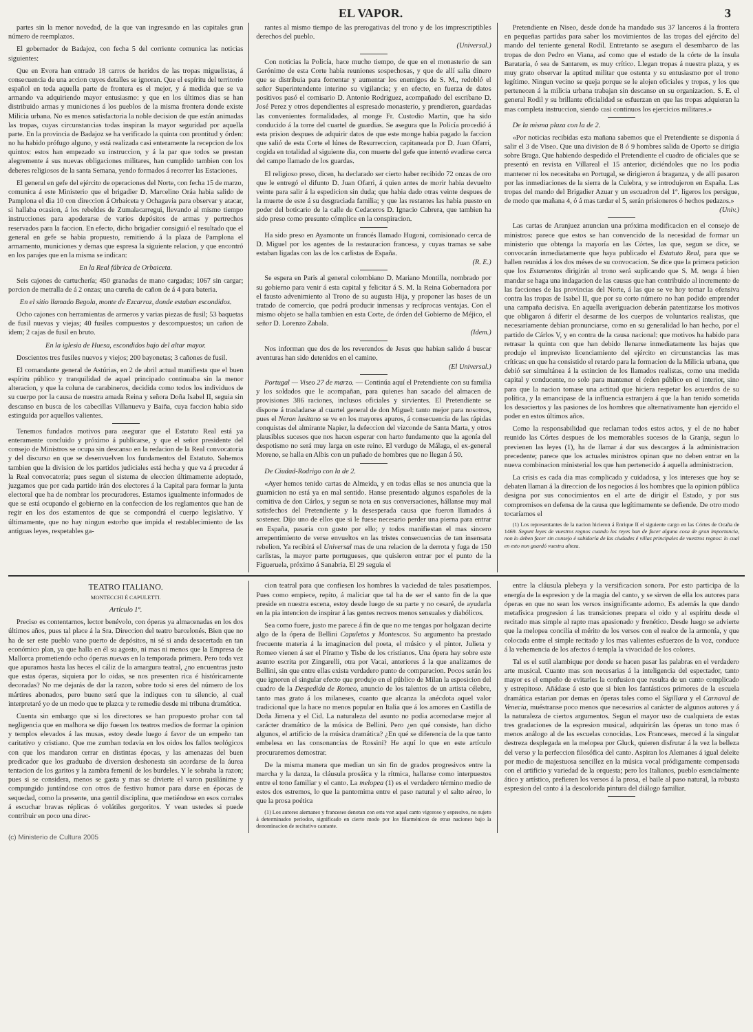EL VAPOR. 3
partes sin la menor novedad, de la que van ingresando en las capitales gran número de reemplazos.
El gobernador de Badajoz, con fecha 5 del corriente comunica las noticias siguientes:
Que en Evora han entrado 18 carros de heridos de las tropas miguelistas, á consecuencia de una accion cuyos detalles se ignoran. Que el espíritu del territorio español en toda aquella parte de frontera es el mejor, y á medida que se va armando va adquiriendo mayor entusiasmo: y que en los últimos dias se han distribuido armas y municiones á los pueblos de la misma frontera donde existe Milicia urbana. No es menos satisfactoria la noble decision de que están animadas las tropas, cuyas circunstancias todas inspiran la mayor seguridad por aquella parte. En la provincia de Badajoz se ha verificado la quinta con prontitud y órden: no ha habido prófugo alguno, y está realizada casi enteramente la recepcion de los quintos: estos han empezado su instruccion, y á la par que todos se prestan alegremente á sus nuevas obligaciones militares, han cumplido tambien con los deberes religiosos de la santa Semana, yendo formados á recorrer las Estaciones.
El general en gefe del ejército de operaciones del Norte, con fecha 15 de marzo, comunica á este Ministerio que el brigadier D. Marcelino Oráa habia salido de Pamplona el dia 10 con direccion á Orbaiceta y Ochagavia para observar y atacar, si hallaba ocasion, á los rebeldes de Zumalacarregui, llevando al mismo tiempo instrucciones para apoderarse de varios depósitos de armas y pertrechos reservados para la faccion. En efecto, dicho brigadier consiguió el resultado que el general en gefe se habia propuesto, remitiendo á la plaza de Pamplona el armamento, municiones y demas que espresa la siguiente relacion, y que encontró en los parajes que en la misma se indican:
En la Real fábrica de Orbaiceta.
Seis cajones de cartuchería; 450 granadas de mano cargadas; 1067 sin cargar; porcion de metralla de á 2 onzas; una cureña de cañon de á 4 para bateria.
En el sitio llamado Begola, monte de Ezcarroz, donde estaban escondidos.
Ocho cajones con herramientas de armeros y varias piezas de fusil; 53 baquetas de fusil nuevas y viejas; 40 fusiles compuestos y descompuestos; un cañon de idem; 2 cajas de fusil en bruto.
En la iglesia de Huesa, escondidos bajo del altar mayor.
Doscientos tres fusiles nuevos y viejos; 200 bayonetas; 3 cañones de fusil.
El comandante general de Astúrias, en 2 de abril actual manifiesta que el buen espíritu público y tranquilidad de aquel principado continuaba sin la menor alteracion, y que la coluna de carabineros, decidida como todos los individuos de su cuerpo por la causa de nuestra amada Reina y señora Doña Isabel II, seguia sin descanso en busca de los cabecillas Villanueva y Baiña, cuya faccion habia sido estinguida por aquellos valientes.
Tenemos fundados motivos para asegurar que el Estatuto Real está ya enteramente concluido y próximo á publicarse, y que el señor presidente del consejo de Ministros se ocupa sin descanso en la redacion de la Real convocatoria y del discurso en que se desenvuelven los fundamentos del Estatuto. Sabemos tambien que la division de los partidos judiciales está hecha y que va á preceder á la Real convocatoria; pues segun el sistema de eleccion últimamente adoptado, juzgamos que por cada partido irán dos electores á la Capital para formar la junta electoral que ha de nombrar los procuradores. Estamos igualmente informados de que se está ocupando el gobierno en la confeccion de los reglamentos que han de regir en los dos estamentos de que se compondrá el cuerpo legislativo. Y últimamente, que no hay ningun estorbo que impida el restablecimiento de las antiguas leyes, respetables ga-
rantes al mismo tiempo de las prerogativas del trono y de los imprescriptibles derechos del pueblo.
(Universal.)
Con noticias la Policía, hace mucho tiempo, de que en el monasterio de san Gerónimo de esta Corte habia reuniones sospechosas, y que de allí salia dinero que se distribuia para fomentar y aumentar los enemigos de S. M., redobló el señor Superintendente interino su vigilancia; y en efecto, en fuerza de datos positivos pasó el comisario D. Antonio Rodriguez, acompañado del escribano D. José Perez y otros dependientes al espresado monasterio, y prendieron, guardadas las convenientes formalidades, al monge Fr. Custodio Martin, que ha sido conducido á la torre del cuartel de guardias. Se asegura que la Policía procedió á esta prision despues de adquirir datos de que este monge habia pagado la faccion que salió de esta Corte el lúnes de Resurreccion, capitaneada por D. Juan Ofarri, cogida en totalidad al siguiente dia, con muerte del gefe que intentó evadirse cerca del campo llamado de los guardas.
El religioso preso, dicen, ha declarado ser cierto haber recibido 72 onzas de oro que le entregó el difunto D. Juan Ofarri, á quien antes de morir habia devuelto veinte para salir á la espedicion sin duda; que habia dado otras veinte despues de la muerte de este á su desgraciada familia; y que las restantes las habia puesto en poder del boticario de la calle de Cedaceros D. Ignacio Cabrera, que tambien ha sido preso como presunto cómplice en la conspiracion.
Ha sido preso en Ayamonte un francés llamado Hugoni, comisionado cerca de D. Miguel por los agentes de la restauracion francesa, y cuyas tramas se sabe estaban ligadas con las de los carlistas de España.
(R. E.)
Se espera en Paris al general colombiano D. Mariano Montilla, nombrado por su gobierno para venir á esta capital y felicitar á S. M. la Reina Gobernadora por el fausto advenimiento al Trono de su augusta Hija, y proponer las bases de un tratado de comercio, que podrá producir inmensas y recíprocas ventajas. Con el mismo objeto se halla tambien en esta Corte, de órden del Gobierno de Méjico, el señor D. Lorenzo Zabala.
(Idem.)
Nos informan que dos de los reverendos de Jesus que habian salido á buscar aventuras han sido detenidos en el camino.
(El Universal.)
Portugal — Viseo 27 de marzo. — Continúa aquí el Pretendiente con su familia y los soldados que le acompañan, para quienes han sacado del almacen de provisiones 386 raciones, inclusos oficiales y sirvientes. El Pretendiente se dispone á trasladarse al cuartel general de don Miguel: tanto mejor para nosotros, pues el Neron lusitano se ve en los mayores apuros, á consecuencia de las rápidas conquistas del almirante Napier, la defeccion del vizconde de Santa Marta, y otros plausibles sucesos que nos hacen esperar con harto fundamento que la agonía del despotismo no será muy larga en este reino. El verdugo de Málaga, el ex-general Moreno, se halla en Albis con un puñado de hombres que no llegan á 50.
De Ciudad-Rodrigo con la de 2.
«Ayer hemos tenido cartas de Almeida, y en todas ellas se nos anuncia que la guarnicion no está ya en mal sentido. Hanse presentado algunos españoles de la comitiva de don Cárlos, y segun se nota en sus conversaciones, hállanse muy mal satisfechos del Pretendiente y la desesperada causa que fueron llamados á sostener. Dijo uno de ellos que si le fuese necesario perder una pierna para entrar en España, pasaria con gusto por ello; y todos manifiestan el mas sincero arrepentimiento de verse envueltos en las tristes consecuencias de tan insensata rebelion. Ya recibirá el Universal mas de una relacion de la derrota y fuga de 150 carlistas, la mayor parte portugueses, que quisieron entrar por el punto de la Figueruela, próximo á Sanabria. El 29 seguia el
Pretendiente en Niseo, desde donde ha mandado sus 37 lanceros á la frontera en pequeñas partidas para saber los movimientos de las tropas del ejército del mando del teniente general Rodil. Entretanto se asegura el desembarco de las tropas de don Pedro en Viana, así como que el estado de la córte de la ínsula Barataria, ó sea de Santarem, es muy crítico. Llegan tropas á nuestra plaza, y es muy grato observar la aptitud militar que ostenta y su entusiasmo por el trono legítimo. Ningun vecino se queja porque se le alojen oficiales y tropas, y los que pertenecen á la milicia urbana trabajan sin descanso en su organizacion. S. E. el general Rodil y su brillante oficialidad se esfuerzan en que las tropas adquieran la mas completa instruccion, siendo casi continuos los ejercicios militares.»
De la misma plaza con la de 2.
«Por noticias recibidas esta mañana sabemos que el Pretendiente se disponia á salir el 3 de Viseo. Que una division de 8 ó 9 hombres salida de Oporto se dirigia sobre Braga. Que habiendo despedido el Pretendiente el cuadro de oficiales que se presentó en revista en Villareal el 15 anterior, diciéndoles que no los podia mantener ni los necesitaba en Portugal, se dirigieron á braganza, y de allí pasaron por las inmediaciones de la sierra de la Culebra, y se introdujeron en España. Las tropas del mando del Brigadier Azuar y un escuadron del 1º. ligeros los persigue, de modo que mañana 4, ó á mas tardar el 5, serán prisioneros ó hechos pedazos.»
(Univ.)
Las cartas de Aranjuez anuncian una próxima modificacion en el consejo de ministros: parece que estos se han convencido de la necesidad de formar un ministerio que obtenga la mayoría en las Córtes, las que, segun se dice, se convocarán inmediatamente que haya publicado el Estatuto Real, para que se hallen reunidas á los dos méses de su convocacion. Se dice que la primera peticion que los Estamentos dirigirán al trono será suplicando que S. M. tenga á bien mandar se haga una indagacion de las causas que han contribuido al incremento de las facciones de las provincias del Norte, á las que se ve hoy tomar la ofensiva contra las tropas de Isabel II, que por su corto número no han podido emprender una campaña decisiva. En aquella averiguacion deberán patentizarse los motivos que obligaron á diferir el desarme de los cuerpos de voluntarios realistas, que necesariamente debian pronunciarse, como en su generalidad lo han hecho, por el partido de Cárlos V, y en contra de la causa nacional: que motivos ha habido para retrasar la quinta con que han debido llenarse inmediatamente las bajas que produjo el imprevisto licenciamiento del ejército en circunstancias las mas críticas: en que ha consistido el retardo para la formacion de la Milicia urbana, que debió ser simultánea á la estincion de los llamados realistas, como una medida capital y conducente, no solo para mantener el órden público en el interior, sino para que la nacion tomase una actitud que hiciera respetar los acuerdos de su política, y la emancipase de la influencia estranjera á que la han tenido sometida los desaciertos y las pasiones de los hombres que alternativamente han ejercido el poder en estos últimos años.
Como la responsabilidad que reclaman todos estos actos, y el de no haber reunido las Córtes despues de los memorables sucesos de la Granja, segun lo previenen las leyes (1), ha de llamar á dar sus descargos á la administracion precedente; parece que los actuales ministros opinan que no deben entrar en la nueva combinacion ministerial los que han pertenecido á aquella administracion.
La crisis es cada dia mas complicada y cuidadosa, y los intereses que hoy se debaten llaman á la direccion de los negocios á los hombres que la opinion pública designa por sus conocimientos en el arte de dirigir el Estado, y por sus compromisos en defensa de la causa que legítimamente se defiende. De otro modo tocaríamos el
(1) Los representantes de la nacion hicieron á Enrique II el siguiente cargo en las Córtes de Ocaña de 1469. Segunt leyes de vuestros regnos cuando los reyes han de facer alguna cosa de gran importancia, non lo deben facer sin consejo é sabidoría de las ciudades é villas principales de vuestros regnos: lo cual en esto non guardó vuestra alteza.
TEATRO ITALIANO.
MONTECCHI É CAPULETTI.
Artículo 1º.
Preciso es contentarnos, lector benévolo, con óperas ya almacenadas en los dos últimos años, pues tal place á la Sra. Direccion del teatro barcelonés. Bien que no ha de ser este pueblo vano puerto de depósitos, ni sé si anda desacertada en tan económico plan, ya que halla en él su agosto, ni mas ni menos que la Empresa de Mallorca prometiendo ocho óperas nuevas en la temporada primera. Pero toda vez que apuramos hasta las heces el cáliz de la amargura teatral, ¿no encuentras justo que estas óperas, siquiera por lo oidas, se nos presenten rica é históricamente decoradas? No me dejarás de dar la razon, sobre todo si eres del número de los mártires abonados, pero bueno será que la indiques con tu silencio, al cual interpretaré yo de un modo que te plazca y te remedie desde mi tribuna dramática.
Cuenta sin embargo que si los directores se han propuesto probar con tal negligencia que en malhora se dijo fuesen los teatros medios de formar la opinion y templos elevados á las musas, estoy desde luego á favor de un empeño tan caritativo y cristiano. Que me zumban todavia en los oidos los fallos teológicos con que los mandaron cerrar en distintas épocas, y las amenazas del buen predicador que los graduaba de diversion deshonesta sin acordarse de la áurea tentacion de los garitos y la zambra femenil de los burdeles. Y le sobraba la razon; pues si se considera, menos se gasta y mas se divierte el varon pusilánime y compungido juntándose con otros de festivo humor para darse en épocas de sequedad, como la presente, una gentil disciplina, que metiéndose en esos corrales á escuchar bravas réplicas ó volátiles gorgoritos. Y vean ustedes si puede contribuir en poco una direc-
cion teatral para que confiesen los hombres la vaciedad de tales pasatiempos. Pues como empiece, repito, á maliciar que tal ha de ser el santo fin de la que preside en nuestra escena, estoy desde luego de su parte y no cesaré, de ayudarla en la pia intencion de inspirar á las gentes recreos menos sensuales y diabólicos.
Sea como fuere, justo me parece á fin de que no me tengas por holgazan decirte algo de la ópera de Bellini Capuletos y Montescos. Su argumento ha prestado frecuente materia á la imaginacion del poeta, el músico y el pintor. Julieta y Romeo vienen á ser el Píramo y Tisbe de los cristianos. Una ópera hay sobre este asunto escrita por Zingarelli, otra por Vacai, anteriores á la que analizamos de Bellini, sin que entre ellas exista verdadero punto de comparacion. Pocos serán los que ignoren el singular efecto que produjo en el público de Milan la esposicion del cuadro de la Despedida de Romeo, anuncio de los talentos de un artista célebre, tanto mas grato á los milaneses, cuanto que alcanza la anécdota aquel valor tradicional que la hace no menos popular en Italia que á los amores en Castilla de Doña Jimena y el Cid. La naturaleza del asunto no podia acomodarse mejor al carácter dramático de la música de Bellini. Pero ¿en qué consiste, han dicho algunos, el artificio de la música dramática? ¿En qué se diferencia de la que tanto embelesa en las consonancias de Rossini? He aquí lo que en este artículo procuraremos demostrar.
De la misma manera que median un sin fin de grados progresivos entre la marcha y la danza, la cláusula prosáica y la rítmica, hallanse como interpuestos entre el tono familiar y el canto. La melopea (1) es el verdadero término medio de estos dos estremos, lo que la pantomima entre el paso natural y el salto aéreo, lo que la prosa poética
(1) Los autores alemanes y franceses denotan con esta voz aquel canto vigoroso y espresivo, no sujeto á determinados periodos, significado en cierto modo por los filarménicos de otras naciones bajo la denominacion de recitativo cantante.
entre la cláusula plebeya y la versificacion sonora. Por esto participa de la energía de la espresion y de la magia del canto, y se sirven de ella los autores para óperas en que no sean los versos insignificante adorno. Es además la que dando metafísica progresion á las transiciones prepara el oido y al espíritu desde el recitado mas simple al rapto mas apasionado y frenético. Desde luego se advierte que la melopea concilia el mérito de los versos con el realce de la armonía, y que colocada entre el simple recitado y los mas valientes esfuerzos de la voz, conduce á la vehemencia de los afectos ó templa la vivacidad de los colores.
Tal es el sutil alambique por donde se hacen pasar las palabras en el verdadero arte musical. Cuanto mas son necesarias á la inteligencia del espectador, tanto mayor es el empeño de evitarles la confusion que resulta de un canto complicado y estrepitoso. Añádase á esto que si bien los fantásticos primores de la escuela dramática estarian por demas en óperas tales como el Sigillara y el Carnaval de Venecia, muéstranse poco menos que necesarios al carácter de algunos autores y á la naturaleza de ciertos argumentos. Segun el mayor uso de cualquiera de estas tres gradaciones de la espresion musical, adquirirán las óperas un tono mas ó menos análogo al de las escuelas conocidas. Los Franceses, merced á la singular destreza desplegada en la melopea por Gluck, quieren disfrutar á la vez la belleza del verso y la perfeccion filosófica del canto. Aspiran los Alemanes á igual deleite por medio de majestuosa sencillez en la música vocal pródigamente compensada con el artificio y variedad de la orquesta; pero los Italianos, pueblo esencialmente ático y artístico, prefieren los versos á la prosa, el baile al paso natural, la robusta espresion del canto á la descolorida pintura del diálogo familiar.
(c) Ministerio de Cultura 2005